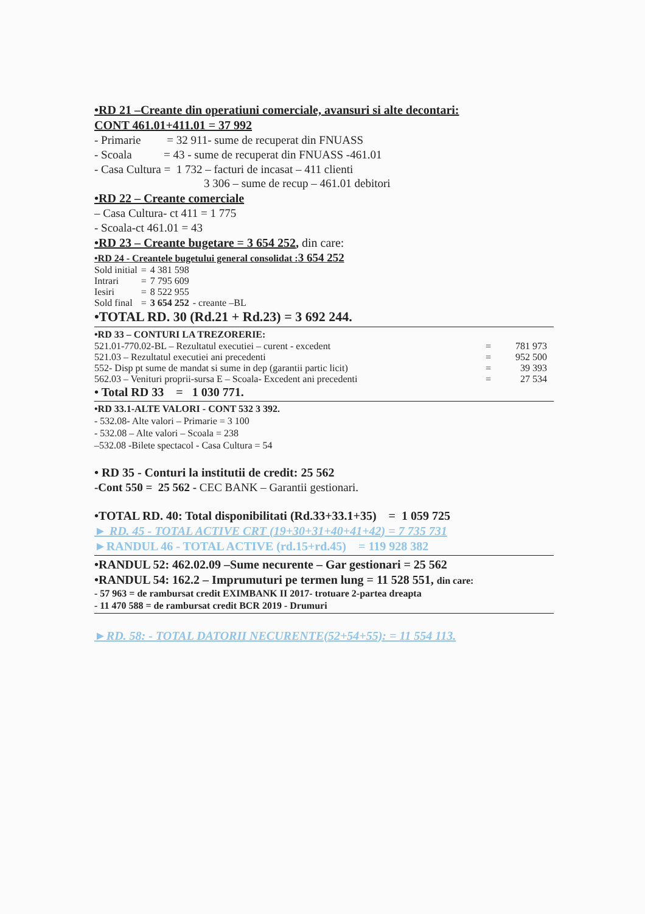•RD 21 –Creante din operatiuni comerciale, avansuri si alte decontari:
CONT 461.01+411.01 = 37 992
- Primarie = 32 911- sume de recuperat din FNUASS
- Scoala = 43 - sume de recuperat din FNUASS -461.01
- Casa Cultura = 1 732 – facturi de incasat – 411 clienti
3 306 – sume de recup – 461.01 debitori
•RD 22 – Creante comerciale
– Casa Cultura- ct 411 = 1 775
- Scoala-ct 461.01 = 43
•RD 23 – Creante bugetare = 3 654 252, din care:
•RD 24 - Creantele bugetului general consolidat :3 654 252
| Sold initial | = | 4 381 598 | |
| Intrari | = | 7 795 609 | |
| Iesiri | = | 8 522 955 | |
| Sold final | = | 3 654 252 | - creante –BL |
•TOTAL RD. 30 (Rd.21 + Rd.23) = 3 692 244.
•RD 33 – CONTURI LA TREZORERIE:
| 521.01-770.02-BL – Rezultatul executiei – curent - excedent | = | 781 973 |
| 521.03 – Rezultatul executiei ani precedenti | = | 952 500 |
| 552- Disp pt sume de mandat si sume in dep (garantii partic licit) | = | 39 393 |
| 562.03 – Venituri proprii-sursa E – Scoala- Excedent ani precedenti | = | 27 534 |
• Total RD 33 = 1 030 771.
•RD 33.1-ALTE VALORI - CONT 532 3 392.
- 532.08- Alte valori – Primarie = 3 100
- 532.08 – Alte valori – Scoala = 238
–532.08 -Bilete spectacol - Casa Cultura = 54
• RD 35 - Conturi la institutii de credit: 25 562
-Cont 550 = 25 562 - CEC BANK – Garantii gestionari.
•TOTAL RD. 40: Total disponibilitati (Rd.33+33.1+35) = 1 059 725
► RD. 45 - TOTAL ACTIVE CRT (19+30+31+40+41+42) = 7 735 731
►RANDUL 46 - TOTAL ACTIVE (rd.15+rd.45) = 119 928 382
•RANDUL 52: 462.02.09 –Sume necurente – Gar gestionari = 25 562
•RANDUL 54: 162.2 – Imprumuturi pe termen lung = 11 528 551, din care:
- 57 963 = de rambursat credit EXIMBANK II 2017- trotuare 2-partea dreapta
- 11 470 588 = de rambursat credit BCR 2019 - Drumuri
►RD. 58: - TOTAL DATORII NECURENTE(52+54+55): = 11 554 113.